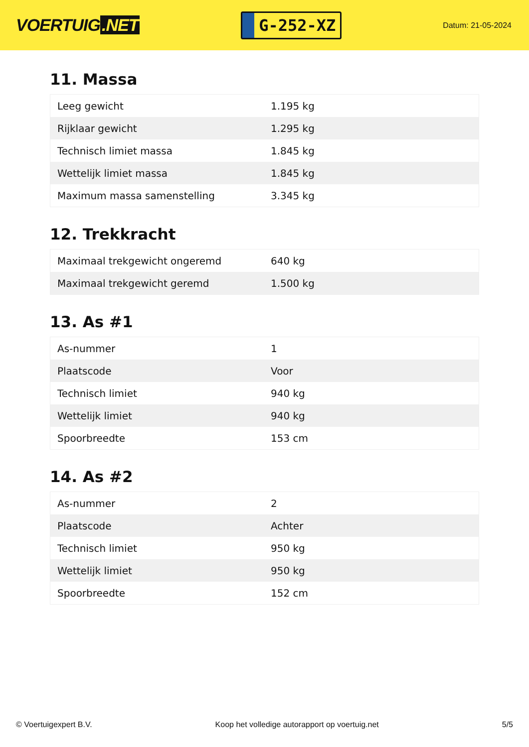VOERTUIG.NET
G-252-XZ
Datum: 21-05-2024
11. Massa
| Leeg gewicht | 1.195 kg |
| Rijklaar gewicht | 1.295 kg |
| Technisch limiet massa | 1.845 kg |
| Wettelijk limiet massa | 1.845 kg |
| Maximum massa samenstelling | 3.345 kg |
12. Trekkracht
| Maximaal trekgewicht ongeremd | 640 kg |
| Maximaal trekgewicht geremd | 1.500 kg |
13. As #1
| As-nummer | 1 |
| Plaatscode | Voor |
| Technisch limiet | 940 kg |
| Wettelijk limiet | 940 kg |
| Spoorbreedte | 153 cm |
14. As #2
| As-nummer | 2 |
| Plaatscode | Achter |
| Technisch limiet | 950 kg |
| Wettelijk limiet | 950 kg |
| Spoorbreedte | 152 cm |
© Voertuigexpert B.V. Koop het volledige autorapport op voertuig.net 5/5